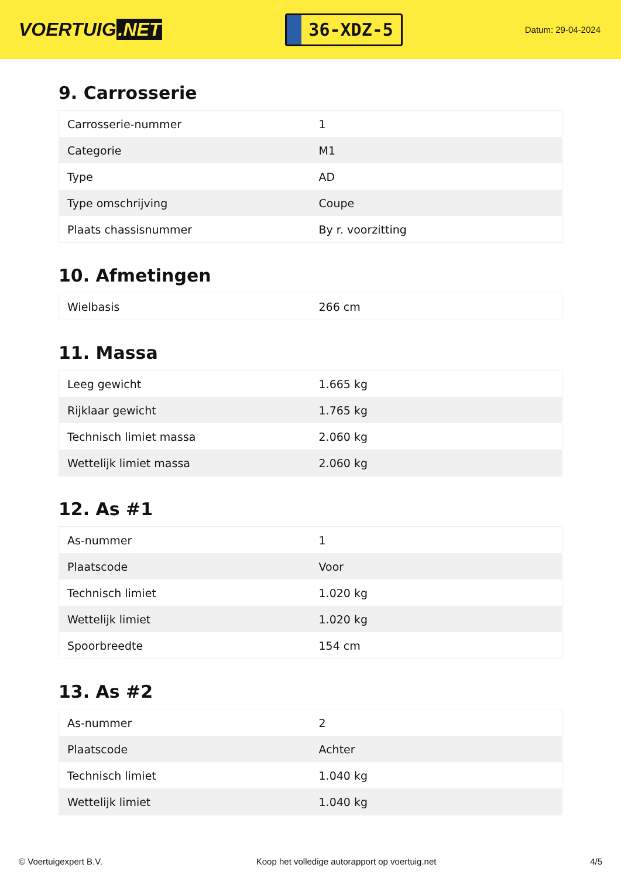VOERTUIG.NET
36-XDZ-5
Datum: 29-04-2024
9. Carrosserie
| Carrosserie-nummer | 1 |
| Categorie | M1 |
| Type | AD |
| Type omschrijving | Coupe |
| Plaats chassisnummer | By r. voorzitting |
10. Afmetingen
| Wielbasis | 266 cm |
11. Massa
| Leeg gewicht | 1.665 kg |
| Rijklaar gewicht | 1.765 kg |
| Technisch limiet massa | 2.060 kg |
| Wettelijk limiet massa | 2.060 kg |
12. As #1
| As-nummer | 1 |
| Plaatscode | Voor |
| Technisch limiet | 1.020 kg |
| Wettelijk limiet | 1.020 kg |
| Spoorbreedte | 154 cm |
13. As #2
| As-nummer | 2 |
| Plaatscode | Achter |
| Technisch limiet | 1.040 kg |
| Wettelijk limiet | 1.040 kg |
© Voertuigexpert B.V. Koop het volledige autorapport op voertuig.net 4/5